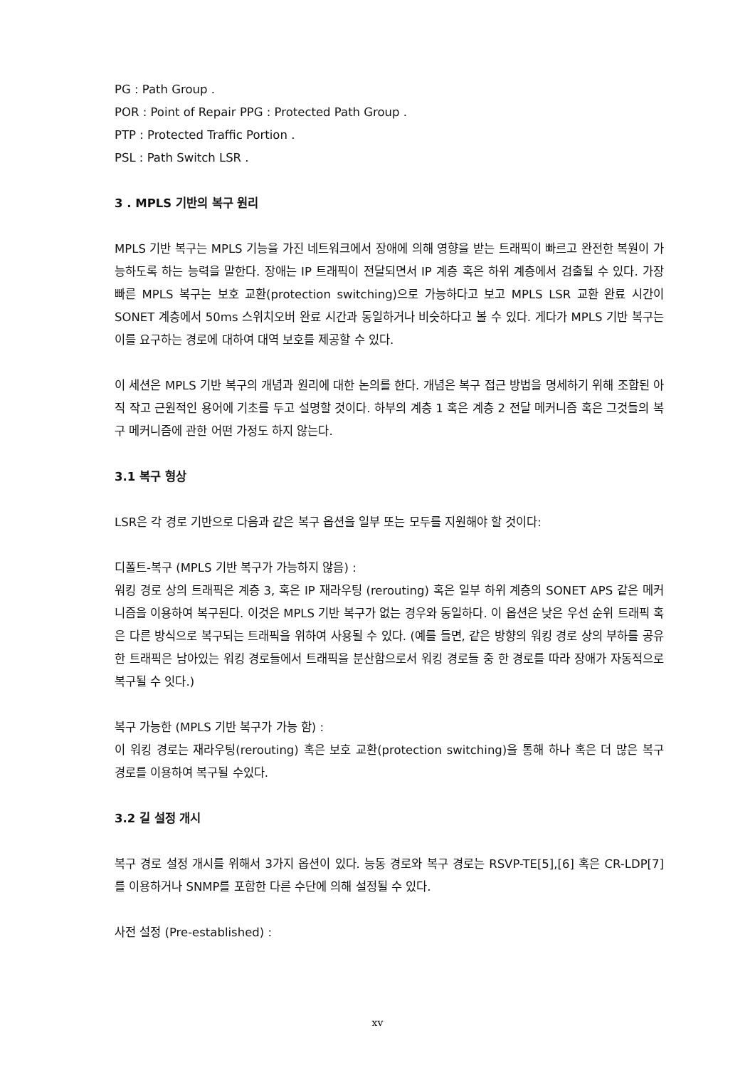PG : Path Group .
POR : Point of Repair PPG : Protected Path Group .
PTP : Protected Traffic Portion .
PSL : Path Switch LSR .
3 . MPLS 기반의 복구 원리
MPLS 기반 복구는 MPLS 기능을 가진 네트워크에서 장애에 의해 영향을 받는 트래픽이 빠르고 완전한 복원이 가능하도록 하는 능력을 말한다. 장애는 IP 트래픽이 전달되면서 IP 계층 혹은 하위 계층에서 검출될 수 있다. 가장 빠른 MPLS 복구는 보호 교환(protection switching)으로 가능하다고 보고 MPLS LSR 교환 완료 시간이 SONET 계층에서 50ms 스위치오버 완료 시간과 동일하거나 비슷하다고 볼 수 있다. 게다가 MPLS 기반 복구는 이를 요구하는 경로에 대하여 대역 보호를 제공할 수 있다.
이 세션은 MPLS 기반 복구의 개념과 원리에 대한 논의를 한다. 개념은 복구 접근 방법을 명세하기 위해 조합된 아직 작고 근원적인 용어에 기초를 두고 설명할 것이다. 하부의 계층 1 혹은 계층 2 전달 메커니즘 혹은 그것들의 복구 메커니즘에 관한 어떤 가정도 하지 않는다.
3.1 복구 형상
LSR은 각 경로 기반으로 다음과 같은 복구 옵션을 일부 또는 모두를 지원해야 할 것이다:
디폴트-복구 (MPLS 기반 복구가 가능하지 않음) :
워킹 경로 상의 트래픽은 계층 3, 혹은 IP 재라우팅 (rerouting) 혹은 일부 하위 계층의 SONET APS 같은 메커니즘을 이용하여 복구된다. 이것은 MPLS 기반 복구가 없는 경우와 동일하다. 이 옵션은 낮은 우선 순위 트래픽 혹은 다른 방식으로 복구되는 트래픽을 위하여 사용될 수 있다. (예를 들면, 같은 방향의 워킹 경로 상의 부하를 공유한 트래픽은 남아있는 워킹 경로들에서 트래픽을 분산함으로서 워킹 경로들 중 한 경로를 따라 장애가 자동적으로 복구될 수 잇다.)
복구 가능한 (MPLS 기반 복구가 가능 함) :
이 워킹 경로는 재라우팅(rerouting) 혹은 보호 교환(protection switching)을 통해 하나 혹은 더 많은 복구 경로를 이용하여 복구될 수있다.
3.2 길 설정 개시
복구 경로 설정 개시를 위해서 3가지 옵션이 있다. 능동 경로와 복구 경로는 RSVP-TE[5],[6] 혹은 CR-LDP[7]를 이용하거나 SNMP를 포함한 다른 수단에 의해 설정될 수 있다.
사전 설정 (Pre-established) :
xv